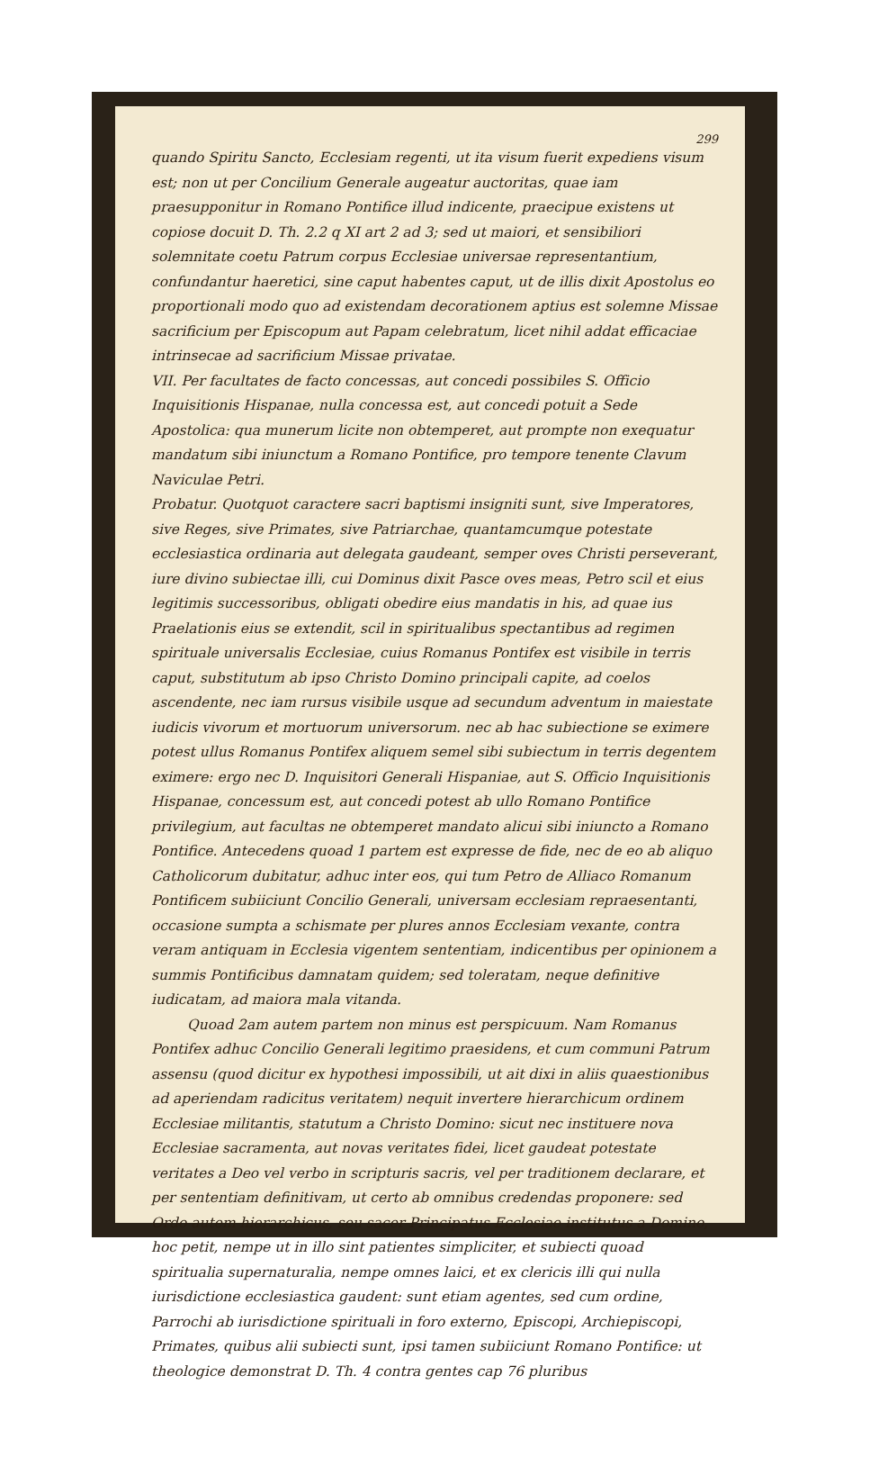299
quando Spiritu Sancto, Ecclesiam regenti, ut ita visum fuerit expediens visum est; non ut per Concilium Generale augeatur auctoritas, quae iam praesupponitur in Romano Pontifice illud indicente, praecipue existens ut copiose docuit D. Th. 2.2 q XI art 2 ad 3; sed ut maiori, et sensibiliori solemnitate coetu Patrum corpus Ecclesiae universae representantium, confundantur haeretici, sine caput habentes caput, ut de illis dixit Apostolus eo proportionali modo quo ad existendam decorationem aptius est solemne Missae sacrificium per Episcopum aut Papam celebratum, licet nihil addat efficaciae intrinsecae ad sacrificium Missae privatae.
VII. Per facultates de facto concessas, aut concedi possibiles S. Officio Inquisitionis Hispanae, nulla concessa est, aut concedi potuit a Sede Apostolica: qua munerum licite non obtemperet, aut prompte non exequatur mandatum sibi iniunctum a Romano Pontifice, pro tempore tenente Clavum Naviculae Petri.
Probatur. Quotquot caractere sacri baptismi insigniti sunt, sive Imperatores, sive Reges, sive Primates, sive Patriarchae, quantamcumque potestate ecclesiastica ordinaria aut delegata gaudeant, semper oves Christi perseverant, iure divino subiectae illi, cui Dominus dixit Pasce oves meas, Petro scil et eius legitimis successoribus, obligati obedire eius mandatis in his, ad quae ius Praelationis eius se extendit, scil in spiritualibus spectantibus ad regimen spirituale universalis Ecclesiae, cuius Romanus Pontifex est visibile in terris caput, substitutum ab ipso Christo Domino principali capite, ad coelos ascendente, nec iam rursus visibile usque ad secundum adventum in maiestate iudicis vivorum et mortuorum universorum. nec ab hac subiectione se eximere potest ullus Romanus Pontifex aliquem semel sibi subiectum in terris degentem eximere: ergo nec D. Inquisitori Generali Hispaniae, aut S. Officio Inquisitionis Hispanae, concessum est, aut concedi potest ab ullo Romano Pontifice privilegium, aut facultas ne obtemperet mandato alicui sibi iniuncto a Romano Pontifice. Antecedens quoad 1 partem est expresse de fide, nec de eo ab aliquo Catholicorum dubitatur, adhuc inter eos, qui tum Petro de Alliaco Romanum Pontificem subiiciunt Concilio Generali, universam ecclesiam repraesentanti, occasione sumpta a schismate per plures annos Ecclesiam vexante, contra veram antiquam in Ecclesia vigentem sententiam, indicentibus per opinionem a summis Pontificibus damnatam quidem; sed toleratam, neque definitive iudicatam, ad maiora mala vitanda.
Quoad 2am autem partem non minus est perspicuum. Nam Romanus Pontifex adhuc Concilio Generali legitimo praesidens, et cum communi Patrum assensu (quod dicitur ex hypothesi impossibili, ut ait dixi in aliis quaestionibus ad aperiendam radicitus veritatem) nequit invertere hierarchicum ordinem Ecclesiae militantis, statutum a Christo Domino: sicut nec instituere nova Ecclesiae sacramenta, aut novas veritates fidei, licet gaudeat potestate veritates a Deo vel verbo in scripturis sacris, vel per traditionem declarare, et per sententiam definitivam, ut certo ab omnibus credendas proponere: sed Ordo autem hierarchicus, seu sacer Principatus Ecclesiae institutus a Domino, hoc petit, nempe ut in illo sint patientes simpliciter, et subiecti quoad spiritualia supernaturalia, nempe omnes laici, et ex clericis illi qui nulla iurisdictione ecclesiastica gaudent: sunt etiam agentes, sed cum ordine, Parrochi ab iurisdictione spirituali in foro externo, Episcopi, Archiepiscopi, Primates, quibus alii subiecti sunt, ipsi tamen subiiciunt Romano Pontifice: ut theologice demonstrat D. Th. 4 contra gentes cap 76 pluribus